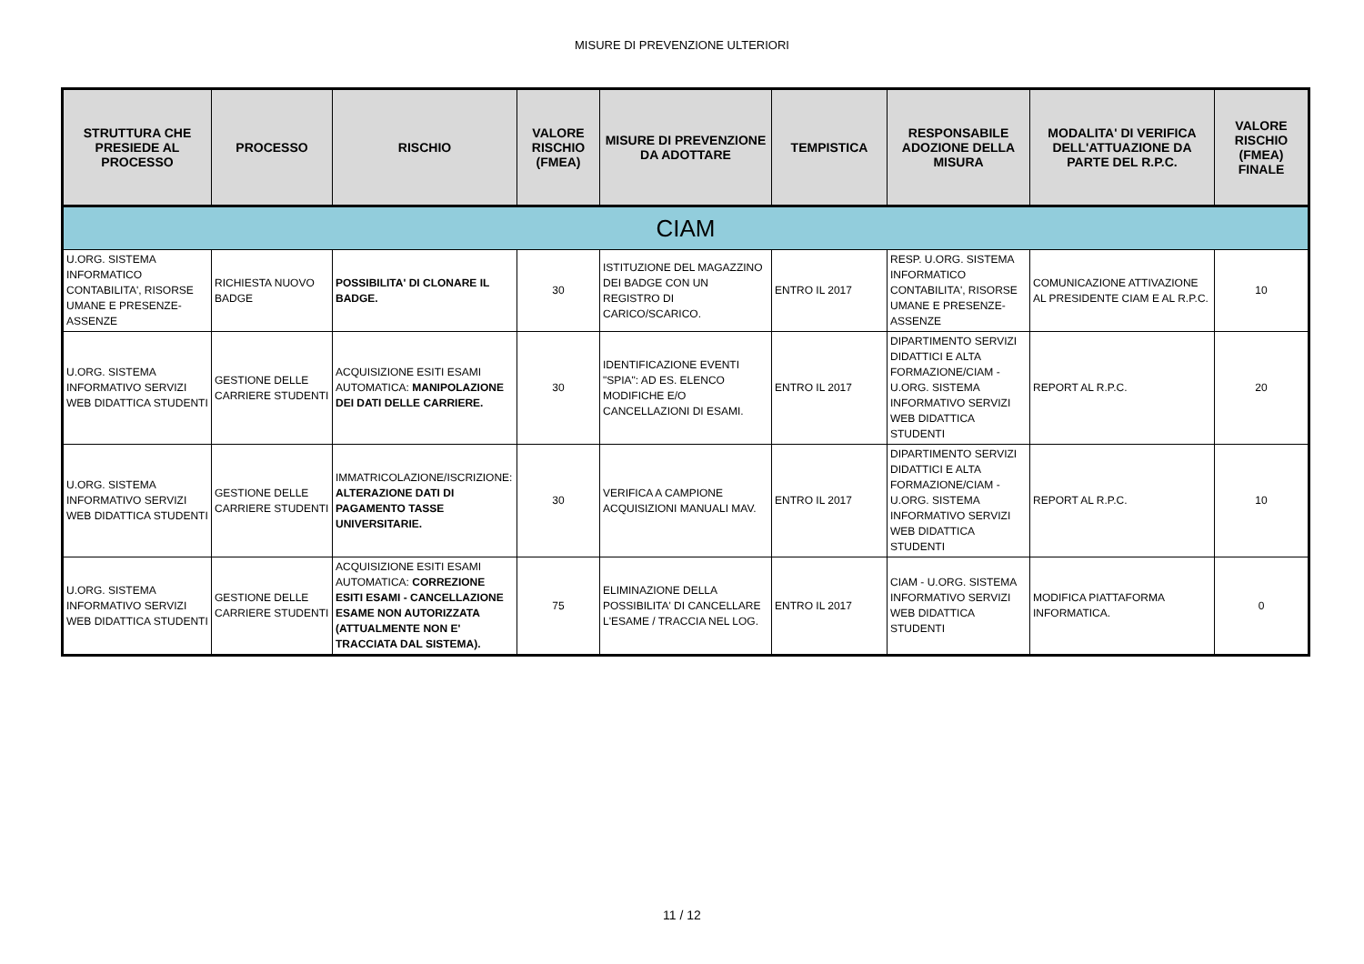MISURE DI PREVENZIONE ULTERIORI
| STRUTTURA CHE PRESIEDE AL PROCESSO | PROCESSO | RISCHIO | VALORE RISCHIO (FMEA) | MISURE DI PREVENZIONE DA ADOTTARE | TEMPISTICA | RESPONSABILE ADOZIONE DELLA MISURA | MODALITA' DI VERIFICA DELL'ATTUAZIONE DA PARTE DEL R.P.C. | VALORE RISCHIO (FMEA) FINALE |
| --- | --- | --- | --- | --- | --- | --- | --- | --- |
| CIAM | | | | | | | | |
| U.ORG. SISTEMA INFORMATICO CONTABILITA', RISORSE UMANE E PRESENZE-ASSENZE | RICHIESTA NUOVO BADGE | POSSIBILITA' DI CLONARE IL BADGE. | 30 | ISTITUZIONE DEL MAGAZZINO DEI BADGE CON UN REGISTRO DI CARICO/SCARICO. | ENTRO IL 2017 | RESP. U.ORG. SISTEMA INFORMATICO CONTABILITA', RISORSE UMANE E PRESENZE-ASSENZE | COMUNICAZIONE ATTIVAZIONE AL PRESIDENTE CIAM E AL R.P.C. | 10 |
| U.ORG. SISTEMA INFORMATIVO SERVIZI WEB DIDATTICA STUDENTI | GESTIONE DELLE CARRIERE STUDENTI | ACQUISIZIONE ESITI ESAMI AUTOMATICA: MANIPOLAZIONE DEI DATI DELLE CARRIERE. | 30 | IDENTIFICAZIONE EVENTI "SPIA": AD ES. ELENCO MODIFICHE E/O CANCELLAZIONI DI ESAMI. | ENTRO IL 2017 | DIPARTIMENTO SERVIZI DIDATTICI E ALTA FORMAZIONE/CIAM - U.ORG. SISTEMA INFORMATIVO SERVIZI WEB DIDATTICA STUDENTI | REPORT AL R.P.C. | 20 |
| U.ORG. SISTEMA INFORMATIVO SERVIZI WEB DIDATTICA STUDENTI | GESTIONE DELLE CARRIERE STUDENTI | IMMATRICOLAZIONE/ISCRIZIONE: ALTERAZIONE DATI DI PAGAMENTO TASSE UNIVERSITARIE. | 30 | VERIFICA A CAMPIONE ACQUISIZIONI MANUALI MAV. | ENTRO IL 2017 | DIPARTIMENTO SERVIZI DIDATTICI E ALTA FORMAZIONE/CIAM - U.ORG. SISTEMA INFORMATIVO SERVIZI WEB DIDATTICA STUDENTI | REPORT AL R.P.C. | 10 |
| U.ORG. SISTEMA INFORMATIVO SERVIZI WEB DIDATTICA STUDENTI | GESTIONE DELLE CARRIERE STUDENTI | ACQUISIZIONE ESITI ESAMI AUTOMATICA: CORREZIONE ESITI ESAMI - CANCELLAZIONE ESAME NON AUTORIZZATA (ATTUALMENTE NON E' TRACCIATA DAL SISTEMA). | 75 | ELIMINAZIONE DELLA POSSIBILITA' DI CANCELLARE L'ESAME / TRACCIA NEL LOG. | ENTRO IL 2017 | CIAM - U.ORG. SISTEMA INFORMATIVO SERVIZI WEB DIDATTICA STUDENTI | MODIFICA PIATTAFORMA INFORMATICA. | 0 |
11 / 12